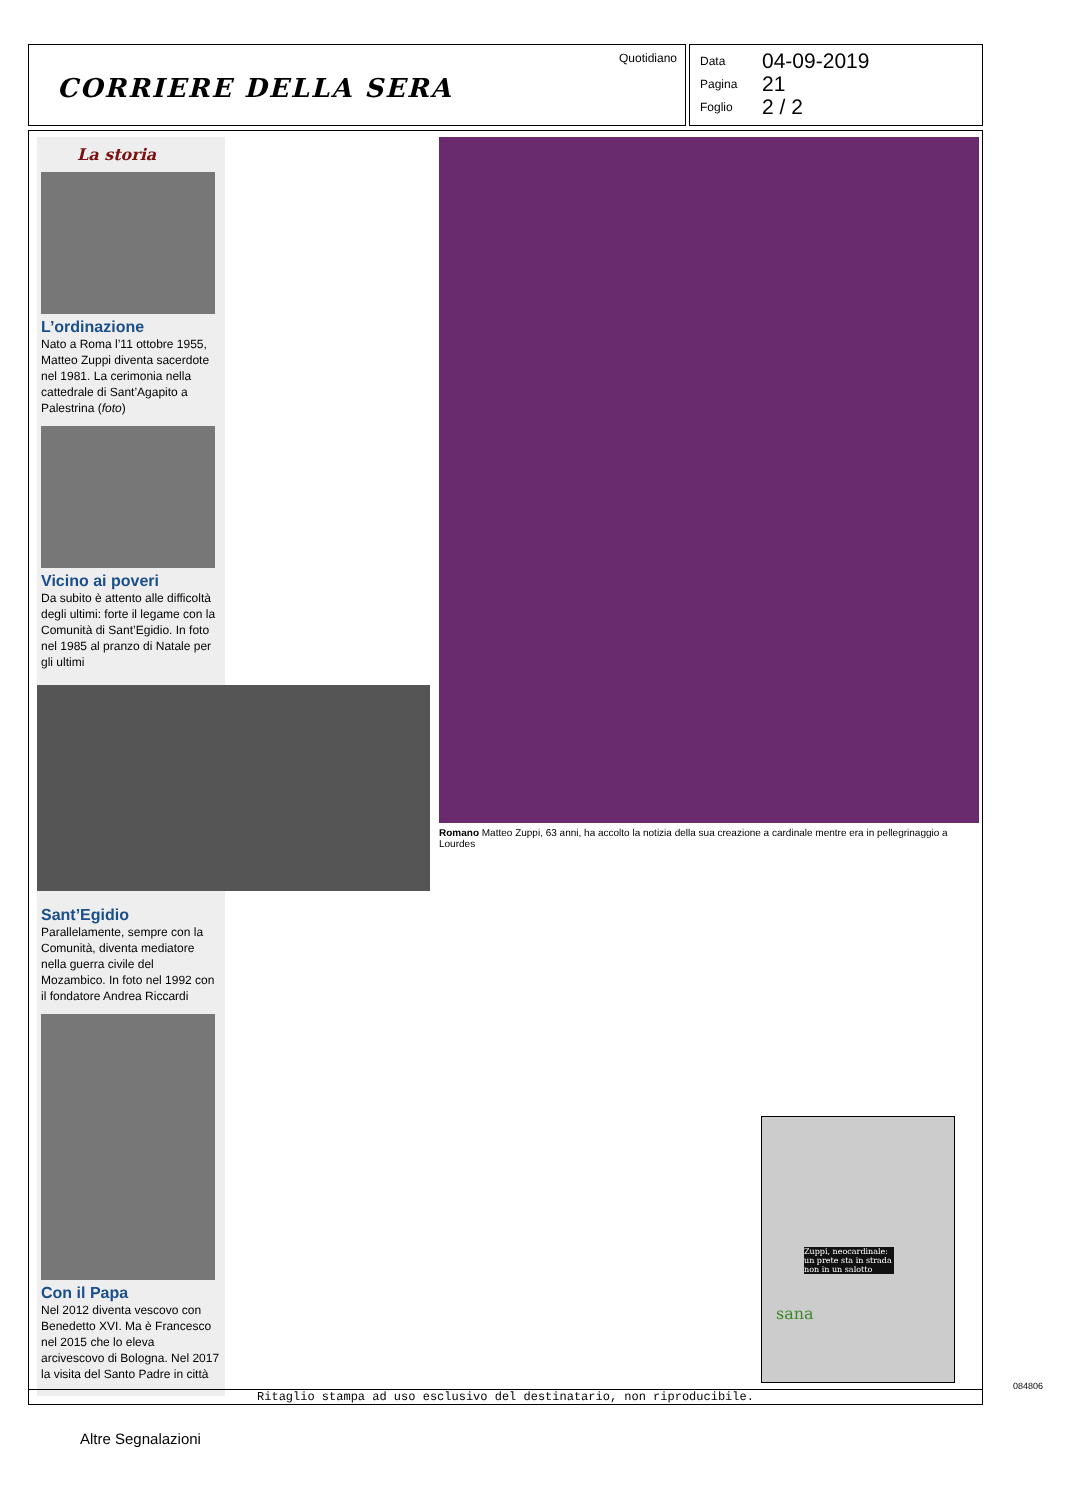Quotidiano
CORRIERE DELLA SERA
Data 04-09-2019
Pagina 21
Foglio 2 / 2
La storia
L’ordinazione
Nato a Roma l’11 ottobre 1955, Matteo Zuppi diventa sacerdote nel 1981. La cerimonia nella cattedrale di Sant’Agapito a Palestrina (foto)
Vicino ai poveri
Da subito è attento alle difficoltà degli ultimi: forte il legame con la Comunità di Sant’Egidio. In foto nel 1985 al pranzo di Natale per gli ultimi
Sant’Egidio
Parallelamente, sempre con la Comunità, diventa mediatore nella guerra civile del Mozambico. In foto nel 1992 con il fondatore Andrea Riccardi
Con il Papa
Nel 2012 diventa vescovo con Benedetto XVI. Ma è Francesco nel 2015 che lo eleva arcivescovo di Bologna. Nel 2017 la visita del Santo Padre in città
Romano Matteo Zuppi, 63 anni, ha accolto la notizia della sua creazione a cardinale mentre era in pellegrinaggio a Lourdes
Zuppi, neocardinale: un prete sta in strada non in un salotto
sana
084806
Ritaglio stampa ad uso esclusivo del destinatario, non riproducibile.
Altre Segnalazioni